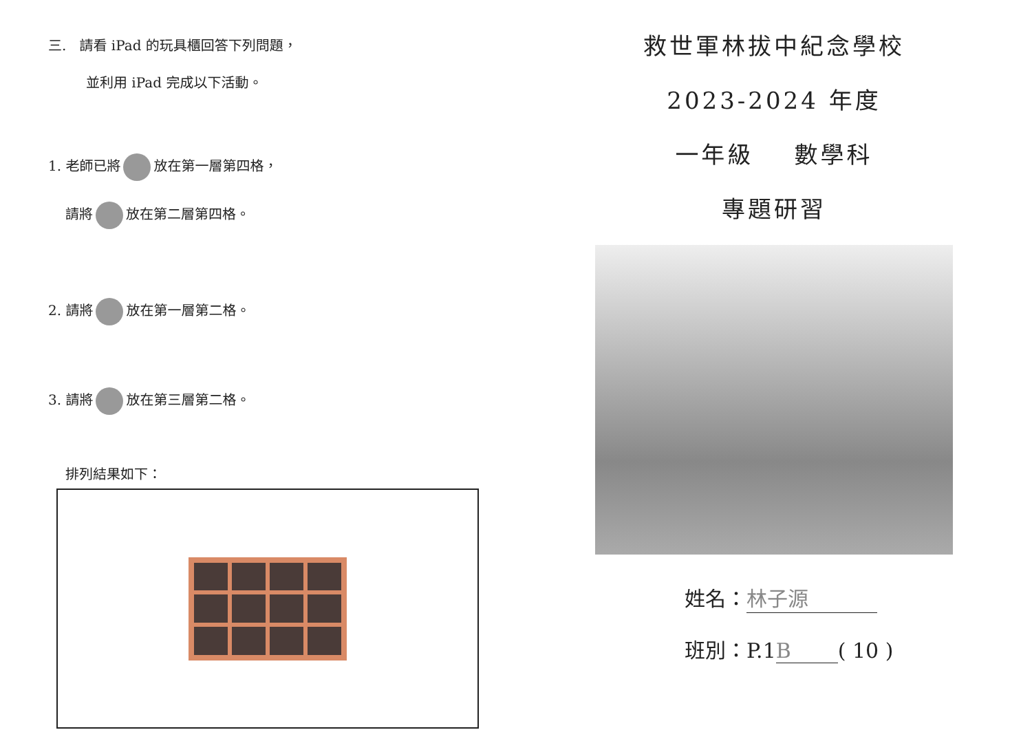三. 請看 iPad 的玩具櫃回答下列問題，
並利用 iPad 完成以下活動。
1. 老師已將 放在第一層第四格，
請將 放在第二層第四格。
2. 請將 放在第一層第二格。
3. 請將 放在第三層第二格。
排列結果如下：
救世軍林拔中紀念學校
2023-2024 年度
一年級 數學科
專題研習
姓名： 林子源
班別：P.1 B ( 10 )